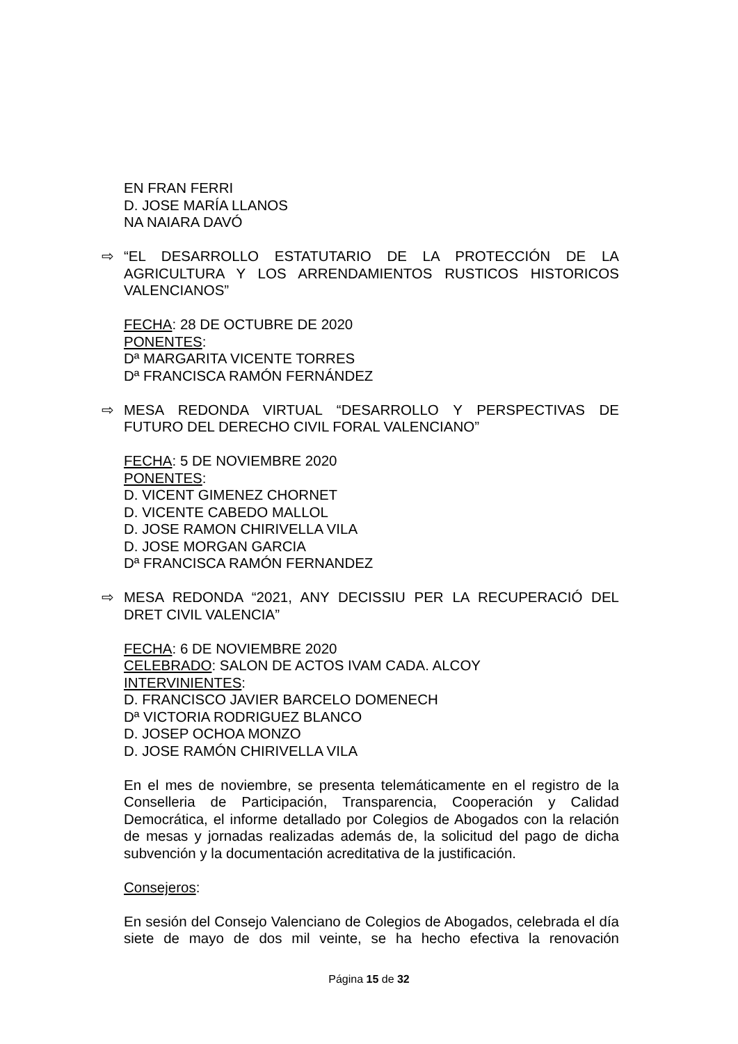EN FRAN FERRI
D. JOSE MARÍA LLANOS
NA NAIARA DAVÓ
⇨
“EL DESARROLLO ESTATUTARIO DE LA PROTECCIÓN DE LA AGRICULTURA Y LOS ARRENDAMIENTOS RUSTICOS HISTORICOS VALENCIANOS”
FECHA: 28 DE OCTUBRE DE 2020
PONENTES:
Dª MARGARITA VICENTE TORRES
Dª FRANCISCA RAMÓN FERNÁNDEZ
⇨
MESA REDONDA VIRTUAL “DESARROLLO Y PERSPECTIVAS DE FUTURO DEL DERECHO CIVIL FORAL VALENCIANO”
FECHA: 5 DE NOVIEMBRE 2020
PONENTES:
D. VICENT GIMENEZ CHORNET
D. VICENTE CABEDO MALLOL
D. JOSE RAMON CHIRIVELLA VILA
D. JOSE MORGAN GARCIA
Dª FRANCISCA RAMÓN FERNANDEZ
⇨
MESA REDONDA “2021, ANY DECISSIU PER LA RECUPERACIÓ DEL DRET CIVIL VALENCIA”
FECHA: 6 DE NOVIEMBRE 2020
CELEBRADO: SALON DE ACTOS IVAM CADA. ALCOY
INTERVINIENTES:
D. FRANCISCO JAVIER BARCELO DOMENECH
Dª VICTORIA RODRIGUEZ BLANCO
D. JOSEP OCHOA MONZO
D. JOSE RAMÓN CHIRIVELLA VILA
En el mes de noviembre, se presenta telemáticamente en el registro de la Conselleria de Participación, Transparencia, Cooperación y Calidad Democrática, el informe detallado por Colegios de Abogados con la relación de mesas y jornadas realizadas además de, la solicitud del pago de dicha subvención y la documentación acreditativa de la justificación.
Consejeros:
En sesión del Consejo Valenciano de Colegios de Abogados, celebrada el día siete de mayo de dos mil veinte, se ha hecho efectiva la renovación
Página 15 de 32